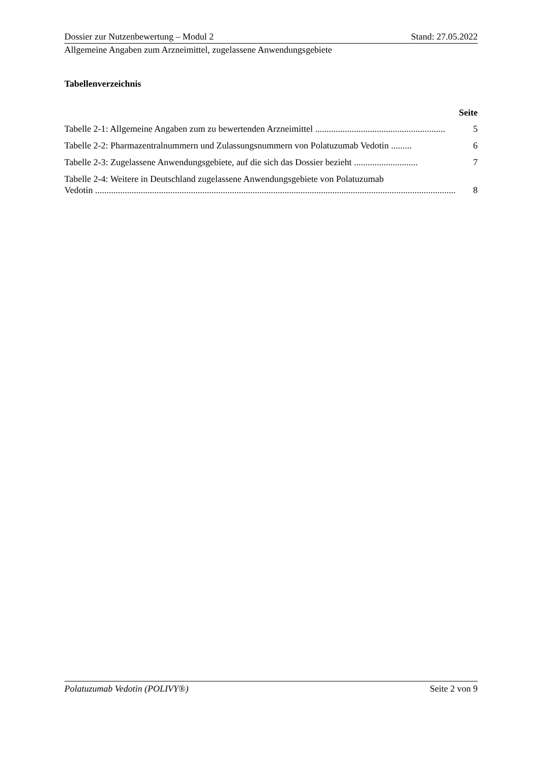Dossier zur Nutzenbewertung – Modul 2 Stand: 27.05.2022
Allgemeine Angaben zum Arzneimittel, zugelassene Anwendungsgebiete
Tabellenverzeichnis
Seite
Tabelle 2-1: Allgemeine Angaben zum zu bewertenden Arzneimittel ......................................................... 5
Tabelle 2-2: Pharmazentralnummern und Zulassungsnummern von Polatuzumab Vedotin ......... 6
Tabelle 2-3: Zugelassene Anwendungsgebiete, auf die sich das Dossier bezieht ............................ 7
Tabelle 2-4: Weitere in Deutschland zugelassene Anwendungsgebiete von Polatuzumab
Vedotin .............................................................................................................................................................. 8
Polatuzumab Vedotin (POLIVY®) Seite 2 von 9